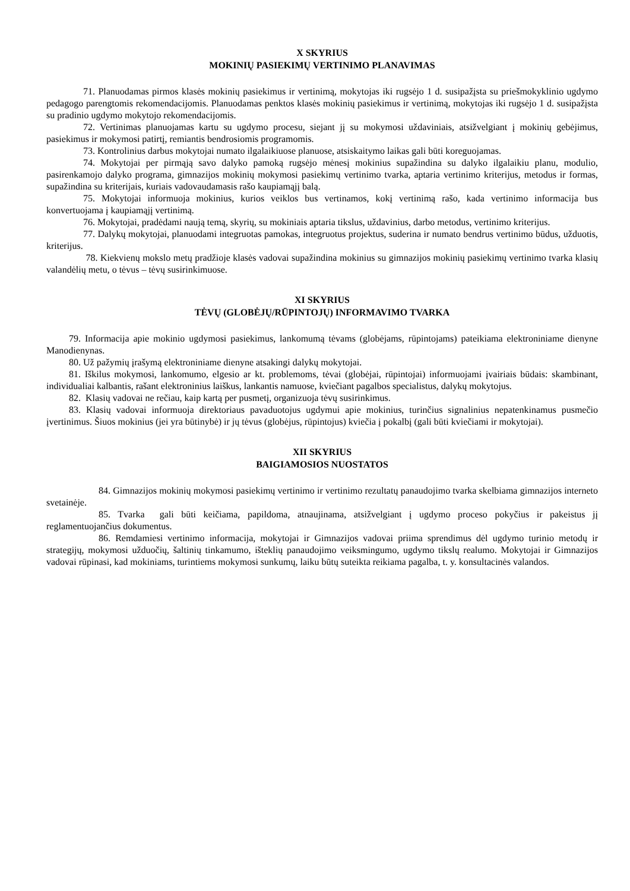X SKYRIUS
MOKINIŲ PASIEKIMŲ VERTINIMO PLANAVIMAS
71. Planuodamas pirmos klasės mokinių pasiekimus ir vertinimą, mokytojas iki rugsėjo 1 d. susipažįsta su priešmokyklinio ugdymo pedagogo parengtomis rekomendacijomis. Planuodamas penktos klasės mokinių pasiekimus ir vertinimą, mokytojas iki rugsėjo 1 d. susipažįsta su pradinio ugdymo mokytojo rekomendacijomis.
72. Vertinimas planuojamas kartu su ugdymo procesu, siejant jį su mokymosi uždaviniais, atsižvelgiant į mokinių gebėjimus, pasiekimus ir mokymosi patirtį, remiantis bendrosiomis programomis.
73. Kontrolinius darbus mokytojai numato ilgalaikiuose planuose, atsiskaitymo laikas gali būti koreguojamas.
74. Mokytojai per pirmąją savo dalyko pamoką rugsėjo mėnesį mokinius supažindina su dalyko ilgalaikiu planu, modulio, pasirenkamojo dalyko programa, gimnazijos mokinių mokymosi pasiekimų vertinimo tvarka, aptaria vertinimo kriterijus, metodus ir formas, supažindina su kriterijais, kuriais vadovaudamasis rašo kaupiamąjį balą.
75. Mokytojai informuoja mokinius, kurios veiklos bus vertinamos, kokį vertinimą rašo, kada vertinimo informacija bus konvertuojama į kaupiamąjį vertinimą.
76. Mokytojai, pradėdami naują temą, skyrių, su mokiniais aptaria tikslus, uždavinius, darbo metodus, vertinimo kriterijus.
77. Dalykų mokytojai, planuodami integruotas pamokas, integruotus projektus, suderina ir numato bendrus vertinimo būdus, užduotis, kriterijus.
78. Kiekvienų mokslo metų pradžioje klasės vadovai supažindina mokinius su gimnazijos mokinių pasiekimų vertinimo tvarka klasių valandėlių metu, o tėvus – tėvų susirinkimuose.
XI SKYRIUS
TĖVŲ (GLOBĖJŲ/RŪPINTOJŲ) INFORMAVIMO TVARKA
79. Informacija apie mokinio ugdymosi pasiekimus, lankomumą tėvams (globėjams, rūpintojams) pateikiama elektroniniame dienyne Manodienynas.
80. Už pažymių įrašymą elektroniniame dienyne atsakingi dalykų mokytojai.
81. Iškilus mokymosi, lankomumo, elgesio ar kt. problemoms, tėvai (globėjai, rūpintojai) informuojami įvairiais būdais: skambinant, individualiai kalbantis, rašant elektroninius laiškus, lankantis namuose, kviečiant pagalbos specialistus, dalykų mokytojus.
82. Klasių vadovai ne rečiau, kaip kartą per pusmetį, organizuoja tėvų susirinkimus.
83. Klasių vadovai informuoja direktoriaus pavaduotojus ugdymui apie mokinius, turinčius signalinius nepatenkinamus pusmečio įvertinimus. Šiuos mokinius (jei yra būtinybė) ir jų tėvus (globėjus, rūpintojus) kviečia į pokalbį (gali būti kviečiami ir mokytojai).
XII SKYRIUS
BAIGIAMOSIOS NUOSTATOS
84. Gimnazijos mokinių mokymosi pasiekimų vertinimo ir vertinimo rezultatų panaudojimo tvarka skelbiama gimnazijos interneto svetainėje.
85. Tvarka gali būti keičiama, papildoma, atnaujinama, atsižvelgiant į ugdymo proceso pokyčius ir pakeistus jį reglamentuojančius dokumentus.
86. Remdamiesi vertinimo informacija, mokytojai ir Gimnazijos vadovai priima sprendimus dėl ugdymo turinio metodų ir strategijų, mokymosi užduočių, šaltinių tinkamumo, išteklių panaudojimo veiksmingumo, ugdymo tikslų realumo. Mokytojai ir Gimnazijos vadovai rūpinasi, kad mokiniams, turintiems mokymosi sunkumų, laiku būtų suteikta reikiama pagalba, t. y. konsultacinės valandos.